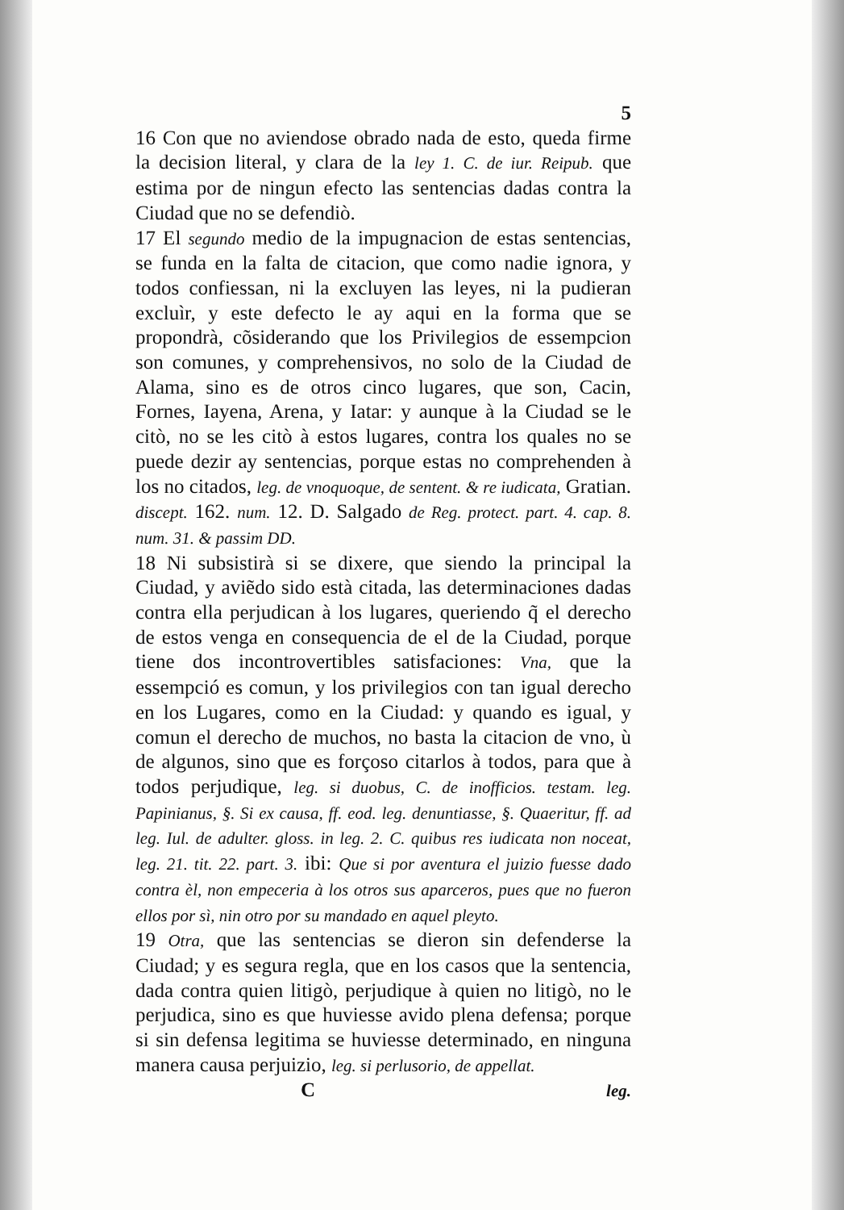5
16 Con que no aviendose obrado nada de esto, queda firme la decision literal, y clara de la ley 1. C. de iur. Reipub. que estima por de ningun efecto las sentencias dadas contra la Ciudad que no se defendiò.
17 El segundo medio de la impugnacion de estas sentencias, se funda en la falta de citacion, que como nadie ignora, y todos confiessan, ni la excluyen las leyes, ni la pudieran excluìr, y este defecto le ay aqui en la forma que se propondrà, cõsiderando que los Privilegios de essempcion son comunes, y comprehensivos, no solo de la Ciudad de Alama, sino es de otros cinco lugares, que son, Cacin, Fornes, Iayena, Arena, y Iatar: y aunque à la Ciudad se le citò, no se les citò à estos lugares, contra los quales no se puede dezir ay sentencias, porque estas no comprehenden à los no citados, leg. de vnoquoque, de sentent. & re iudicata, Gratian. discept. 162. num. 12. D. Salgado de Reg. protect. part. 4. cap. 8. num. 31. & passim DD.
18 Ni subsistirà si se dixere, que siendo la principal la Ciudad, y aviẽdo sido està citada, las determinaciones dadas contra ella perjudican à los lugares, queriendo q̃ el derecho de estos venga en consequencia de el de la Ciudad, porque tiene dos incontrovertibles satisfaciones: Vna, que la essempció es comun, y los privilegios con tan igual derecho en los Lugares, como en la Ciudad: y quando es igual, y comun el derecho de muchos, no basta la citacion de vno, ù de algunos, sino que es forçoso citarlos à todos, para que à todos perjudique, leg. si duobus, C. de inofficios. testam. leg. Papinianus, §. Si ex causa, ff. eod. leg. denuntiasse, §. Quaeritur, ff. ad leg. Iul. de adulter. gloss. in leg. 2. C. quibus res iudicata non noceat, leg. 21. tit. 22. part. 3. ibi: Que si por aventura el juizio fuesse dado contra èl, non empeceria à los otros sus aparceros, pues que no fueron ellos por sì, nin otro por su mandado en aquel pleyto.
19 Otra, que las sentencias se dieron sin defenderse la Ciudad; y es segura regla, que en los casos que la sentencia, dada contra quien litigò, perjudique à quien no litigò, no le perjudica, sino es que huviesse avido plena defensa; porque si sin defensa legitima se huviesse determinado, en ninguna manera causa perjuizio, leg. si perlusorio, de appellat.
C leg.